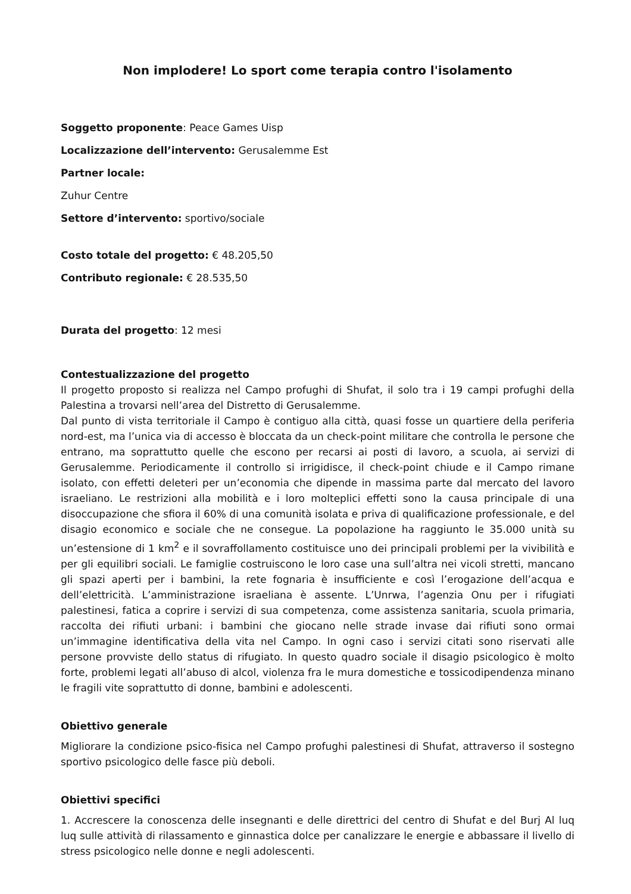Non implodere! Lo sport come terapia contro l'isolamento
Soggetto proponente: Peace Games Uisp
Localizzazione dell’intervento: Gerusalemme Est
Partner locale:
Zuhur Centre
Settore d’intervento: sportivo/sociale
Costo totale del progetto: € 48.205,50
Contributo regionale: € 28.535,50
Durata del progetto: 12 mesi
Contestualizzazione del progetto
Il progetto proposto si realizza nel Campo profughi di Shufat, il solo tra i 19 campi profughi della Palestina a trovarsi nell’area del Distretto di Gerusalemme.
Dal punto di vista territoriale il Campo è contiguo alla città, quasi fosse un quartiere della periferia nord-est, ma l’unica via di accesso è bloccata da un check-point militare che controlla le persone che entrano, ma soprattutto quelle che escono per recarsi ai posti di lavoro, a scuola, ai servizi di Gerusalemme. Periodicamente il controllo si irrigidisce, il check-point chiude e il Campo rimane isolato, con effetti deleteri per un’economia che dipende in massima parte dal mercato del lavoro israeliano. Le restrizioni alla mobilità e i loro molteplici effetti sono la causa principale di una disoccupazione che sfiora il 60% di una comunità isolata e priva di qualificazione professionale, e del disagio economico e sociale che ne consegue. La popolazione ha raggiunto le 35.000 unità su un’estensione di 1 km<sup>2</sup> e il sovraffollamento costituisce uno dei principali problemi per la vivibilità e per gli equilibri sociali. Le famiglie costruiscono le loro case una sull’altra nei vicoli stretti, mancano gli spazi aperti per i bambini, la rete fognaria è insufficiente e così l’erogazione dell’acqua e dell’elettricità. L’amministrazione israeliana è assente. L’Unrwa, l’agenzia Onu per i rifugiati palestinesi, fatica a coprire i servizi di sua competenza, come assistenza sanitaria, scuola primaria, raccolta dei rifiuti urbani: i bambini che giocano nelle strade invase dai rifiuti sono ormai un’immagine identificativa della vita nel Campo. In ogni caso i servizi citati sono riservati alle persone provviste dello status di rifugiato. In questo quadro sociale il disagio psicologico è molto forte, problemi legati all’abuso di alcol, violenza fra le mura domestiche e tossicodipendenza minano le fragili vite soprattutto di donne, bambini e adolescenti.
Obiettivo generale
Migliorare la condizione psico-fisica nel Campo profughi palestinesi di Shufat, attraverso il sostegno sportivo psicologico delle fasce più deboli.
Obiettivi specifici
1. Accrescere la conoscenza delle insegnanti e delle direttrici del centro di Shufat e del Burj Al luq luq sulle attività di rilassamento e ginnastica dolce per canalizzare le energie e abbassare il livello di stress psicologico nelle donne e negli adolescenti.